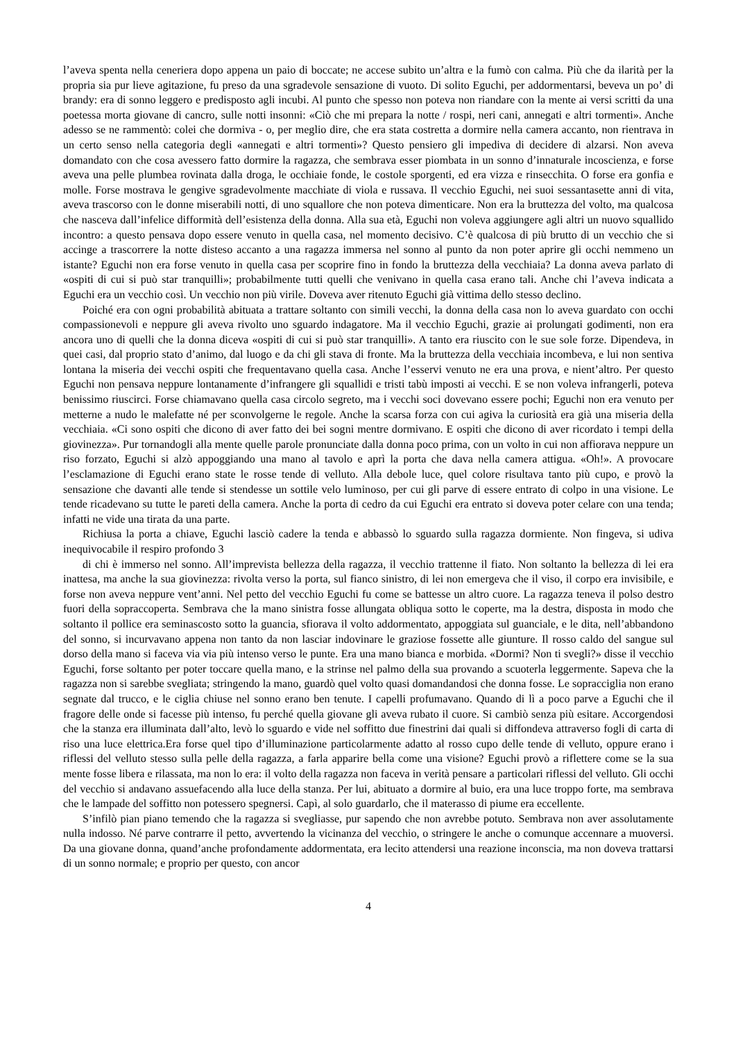l’aveva spenta nella ceneriera dopo appena un paio di boccate; ne accese subito un’altra e la fumò con calma. Più che da ilarità per la propria sia pur lieve agitazione, fu preso da una sgradevole sensazione di vuoto. Di solito Eguchi, per addormentarsi, beveva un po’ di brandy: era di sonno leggero e predisposto agli incubi. Al punto che spesso non poteva non riandare con la mente ai versi scritti da una poetessa morta giovane di cancro, sulle notti insonni: «Ciò che mi prepara la notte / rospi, neri cani, annegati e altri tormenti». Anche adesso se ne rammentò: colei che dormiva - o, per meglio dire, che era stata costretta a dormire nella camera accanto, non rientrava in un certo senso nella categoria degli «annegati e altri tormenti»? Questo pensiero gli impediva di decidere di alzarsi. Non aveva domandato con che cosa avessero fatto dormire la ragazza, che sembrava esser piombata in un sonno d’innaturale incoscienza, e forse aveva una pelle plumbea rovinata dalla droga, le occhiaie fonde, le costole sporgenti, ed era vizza e rinsecchita. O forse era gonfia e molle. Forse mostrava le gengive sgradevolmente macchiate di viola e russava. Il vecchio Eguchi, nei suoi sessantasette anni di vita, aveva trascorso con le donne miserabili notti, di uno squallore che non poteva dimenticare. Non era la bruttezza del volto, ma qualcosa che nasceva dall’infelice difformità dell’esistenza della donna. Alla sua età, Eguchi non voleva aggiungere agli altri un nuovo squallido incontro: a questo pensava dopo essere venuto in quella casa, nel momento decisivo. C’è qualcosa di più brutto di un vecchio che si accinge a trascorrere la notte disteso accanto a una ragazza immersa nel sonno al punto da non poter aprire gli occhi nemmeno un istante? Eguchi non era forse venuto in quella casa per scoprire fino in fondo la bruttezza della vecchiaia? La donna aveva parlato di «ospiti di cui si può star tranquilli»; probabilmente tutti quelli che venivano in quella casa erano tali. Anche chi l’aveva indicata a Eguchi era un vecchio così. Un vecchio non più virile. Doveva aver ritenuto Eguchi già vittima dello stesso declino.
Poiché era con ogni probabilità abituata a trattare soltanto con simili vecchi, la donna della casa non lo aveva guardato con occhi compassionevoli e neppure gli aveva rivolto uno sguardo indagatore. Ma il vecchio Eguchi, grazie ai prolungati godimenti, non era ancora uno di quelli che la donna diceva «ospiti di cui si può star tranquilli». A tanto era riuscito con le sue sole forze. Dipendeva, in quei casi, dal proprio stato d’animo, dal luogo e da chi gli stava di fronte. Ma la bruttezza della vecchiaia incombeva, e lui non sentiva lontana la miseria dei vecchi ospiti che frequentavano quella casa. Anche l’esservi venuto ne era una prova, e nient’altro. Per questo Eguchi non pensava neppure lontanamente d’infrangere gli squallidi e tristi tabù imposti ai vecchi. E se non voleva infrangerli, poteva benissimo riuscirci. Forse chiamavano quella casa circolo segreto, ma i vecchi soci dovevano essere pochi; Eguchi non era venuto per metterne a nudo le malefatte né per sconvolgerne le regole. Anche la scarsa forza con cui agiva la curiosità era già una miseria della vecchiaia. «Ci sono ospiti che dicono di aver fatto dei bei sogni mentre dormivano. E ospiti che dicono di aver ricordato i tempi della giovinezza». Pur tornandogli alla mente quelle parole pronunciate dalla donna poco prima, con un volto in cui non affiorava neppure un riso forzato, Eguchi si alzò appoggiando una mano al tavolo e aprì la porta che dava nella camera attigua. «Oh!». A provocare l’esclamazione di Eguchi erano state le rosse tende di velluto. Alla debole luce, quel colore risultava tanto più cupo, e provò la sensazione che davanti alle tende si stendesse un sottile velo luminoso, per cui gli parve di essere entrato di colpo in una visione. Le tende ricadevano su tutte le pareti della camera. Anche la porta di cedro da cui Eguchi era entrato si doveva poter celare con una tenda; infatti ne vide una tirata da una parte.
Richiusa la porta a chiave, Eguchi lasciò cadere la tenda e abbassò lo sguardo sulla ragazza dormiente. Non fingeva, si udiva inequivocabile il respiro profondo 3
di chi è immerso nel sonno. All’imprevista bellezza della ragazza, il vecchio trattenne il fiato. Non soltanto la bellezza di lei era inattesa, ma anche la sua giovinezza: rivolta verso la porta, sul fianco sinistro, di lei non emergeva che il viso, il corpo era invisibile, e forse non aveva neppure vent’anni. Nel petto del vecchio Eguchi fu come se battesse un altro cuore. La ragazza teneva il polso destro fuori della sopraccoperta. Sembrava che la mano sinistra fosse allungata obliqua sotto le coperte, ma la destra, disposta in modo che soltanto il pollice era seminascosto sotto la guancia, sfiorava il volto addormentato, appoggiata sul guanciale, e le dita, nell’abbandono del sonno, si incurvavano appena non tanto da non lasciar indovinare le graziose fossette alle giunture. Il rosso caldo del sangue sul dorso della mano si faceva via via più intenso verso le punte. Era una mano bianca e morbida. «Dormi? Non ti svegli?» disse il vecchio Eguchi, forse soltanto per poter toccare quella mano, e la strinse nel palmo della sua provando a scuoterla leggermente. Sapeva che la ragazza non si sarebbe svegliata; stringendo la mano, guardò quel volto quasi domandandosi che donna fosse. Le sopracciglia non erano segnate dal trucco, e le ciglia chiuse nel sonno erano ben tenute. I capelli profumavano. Quando di lì a poco parve a Eguchi che il fragore delle onde si facesse più intenso, fu perché quella giovane gli aveva rubato il cuore. Si cambiò senza più esitare. Accorgendosi che la stanza era illuminata dall’alto, levò lo sguardo e vide nel soffitto due finestrini dai quali si diffondeva attraverso fogli di carta di riso una luce elettrica.Era forse quel tipo d’illuminazione particolarmente adatto al rosso cupo delle tende di velluto, oppure erano i riflessi del velluto stesso sulla pelle della ragazza, a farla apparire bella come una visione? Eguchi provò a riflettere come se la sua mente fosse libera e rilassata, ma non lo era: il volto della ragazza non faceva in verità pensare a particolari riflessi del velluto. Gli occhi del vecchio si andavano assuefacendo alla luce della stanza. Per lui, abituato a dormire al buio, era una luce troppo forte, ma sembrava che le lampade del soffitto non potessero spegnersi. Capì, al solo guardarlo, che il materasso di piume era eccellente.
S’infilò pian piano temendo che la ragazza si svegliasse, pur sapendo che non avrebbe potuto. Sembrava non aver assolutamente nulla indosso. Né parve contrarre il petto, avvertendo la vicinanza del vecchio, o stringere le anche o comunque accennare a muoversi. Da una giovane donna, quand’anche profondamente addormentata, era lecito attendersi una reazione inconscia, ma non doveva trattarsi di un sonno normale; e proprio per questo, con ancor
4